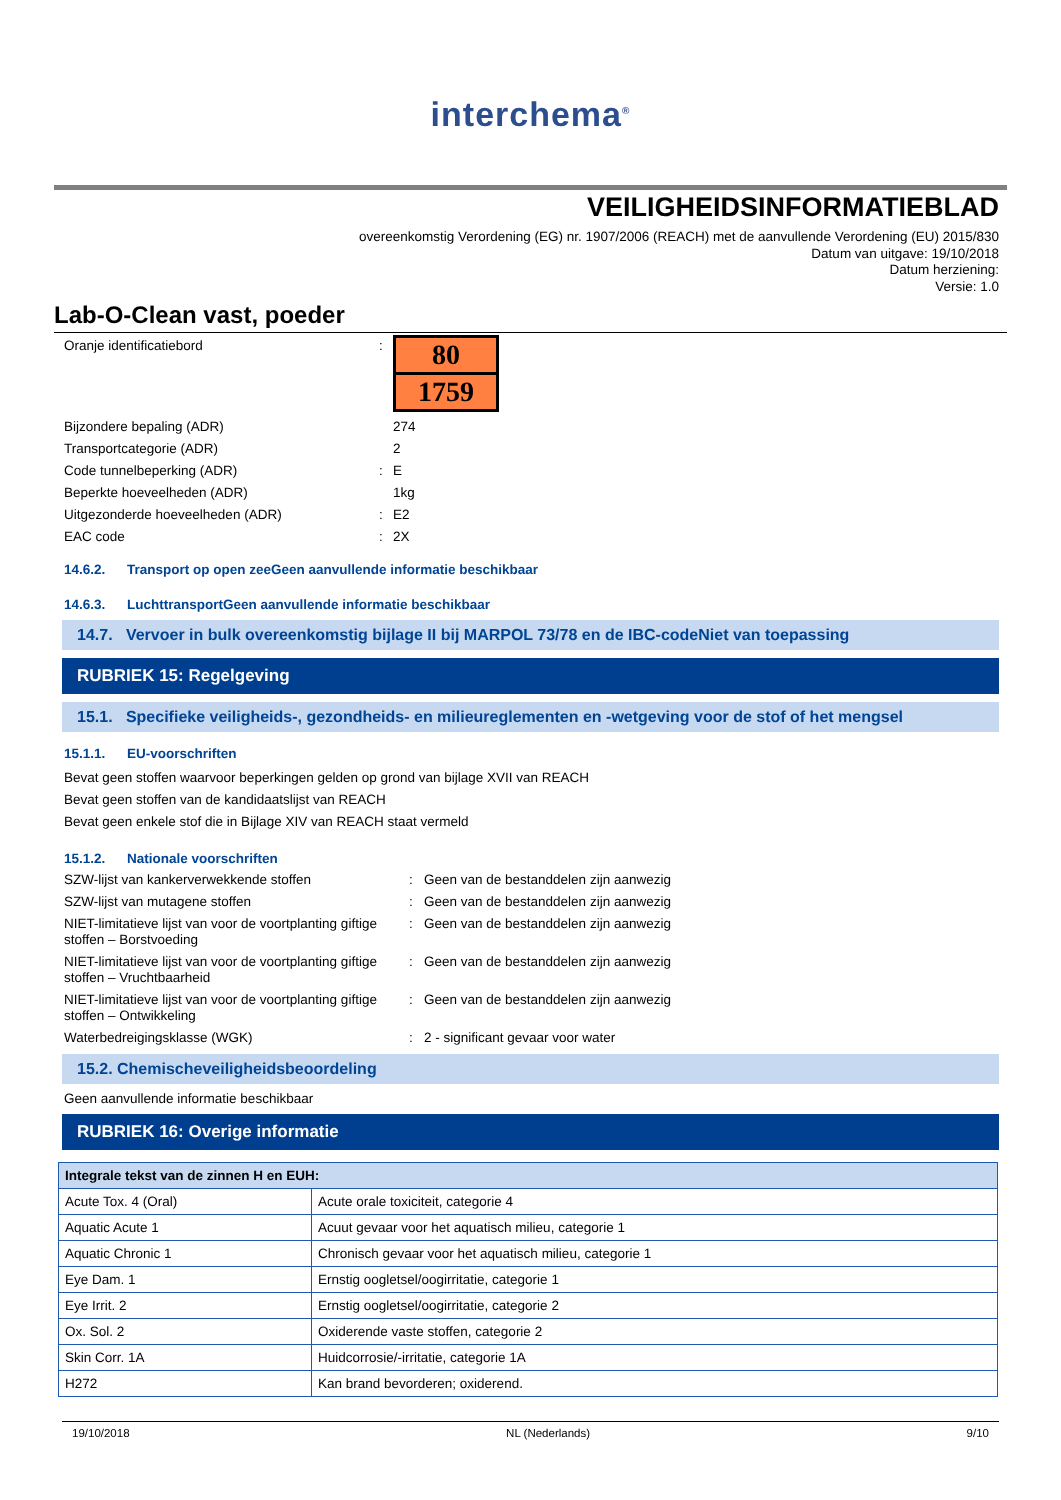interchema<sup>®</sup>
VEILIGHEIDSINFORMATIEBLAD
overeenkomstig Verordening (EG) nr. 1907/2006 (REACH) met de aanvullende Verordening (EU) 2015/830
Datum van uitgave: 19/10/2018
Datum herziening:
Versie: 1.0
Lab-O-Clean vast, poeder
Oranje identificatiebord :
80
1759
Bijzondere bepaling (ADR) 274
Transportcategorie (ADR) 2
Code tunnelbeperking (ADR) : E
Beperkte hoeveelheden (ADR) 1kg
Uitgezonderde hoeveelheden (ADR) : E2
EAC code : 2X
14.6.2. Transport op open zeeGeen aanvullende informatie beschikbaar
14.6.3. LuchttransportGeen aanvullende informatie beschikbaar
14.7. Vervoer in bulk overeenkomstig bijlage II bij MARPOL 73/78 en de IBC-codeNiet van toepassing
RUBRIEK 15: Regelgeving
15.1. Specifieke veiligheids-, gezondheids- en milieureglementen en -wetgeving voor de stof of het mengsel
15.1.1. EU-voorschriften
Bevat geen stoffen waarvoor beperkingen gelden op grond van bijlage XVII van REACH
Bevat geen stoffen van de kandidaatslijst van REACH
Bevat geen enkele stof die in Bijlage XIV van REACH staat vermeld
15.1.2. Nationale voorschriften
SZW-lijst van kankerverwekkende stoffen : Geen van de bestanddelen zijn aanwezig
SZW-lijst van mutagene stoffen : Geen van de bestanddelen zijn aanwezig
NIET-limitatieve lijst van voor de voortplanting giftige stoffen – Borstvoeding
: Geen van de bestanddelen zijn aanwezig
NIET-limitatieve lijst van voor de voortplanting giftige stoffen – Vruchtbaarheid
: Geen van de bestanddelen zijn aanwezig
NIET-limitatieve lijst van voor de voortplanting giftige stoffen – Ontwikkeling
: Geen van de bestanddelen zijn aanwezig
Waterbedreigingsklasse (WGK) : 2 - significant gevaar voor water
15.2. Chemischeveiligheidsbeoordeling
Geen aanvullende informatie beschikbaar
RUBRIEK 16: Overige informatie
| Integrale tekst van de zinnen H en EUH: | |
| --- | --- |
| Acute Tox. 4 (Oral) | Acute orale toxiciteit, categorie 4 |
| Aquatic Acute 1 | Acuut gevaar voor het aquatisch milieu, categorie 1 |
| Aquatic Chronic 1 | Chronisch gevaar voor het aquatisch milieu, categorie 1 |
| Eye Dam. 1 | Ernstig oogletsel/oogirritatie, categorie 1 |
| Eye Irrit. 2 | Ernstig oogletsel/oogirritatie, categorie 2 |
| Ox. Sol. 2 | Oxiderende vaste stoffen, categorie 2 |
| Skin Corr. 1A | Huidcorrosie/-irritatie, categorie 1A |
| H272 | Kan brand bevorderen; oxiderend. |
19/10/2018 NL (Nederlands) 9/10